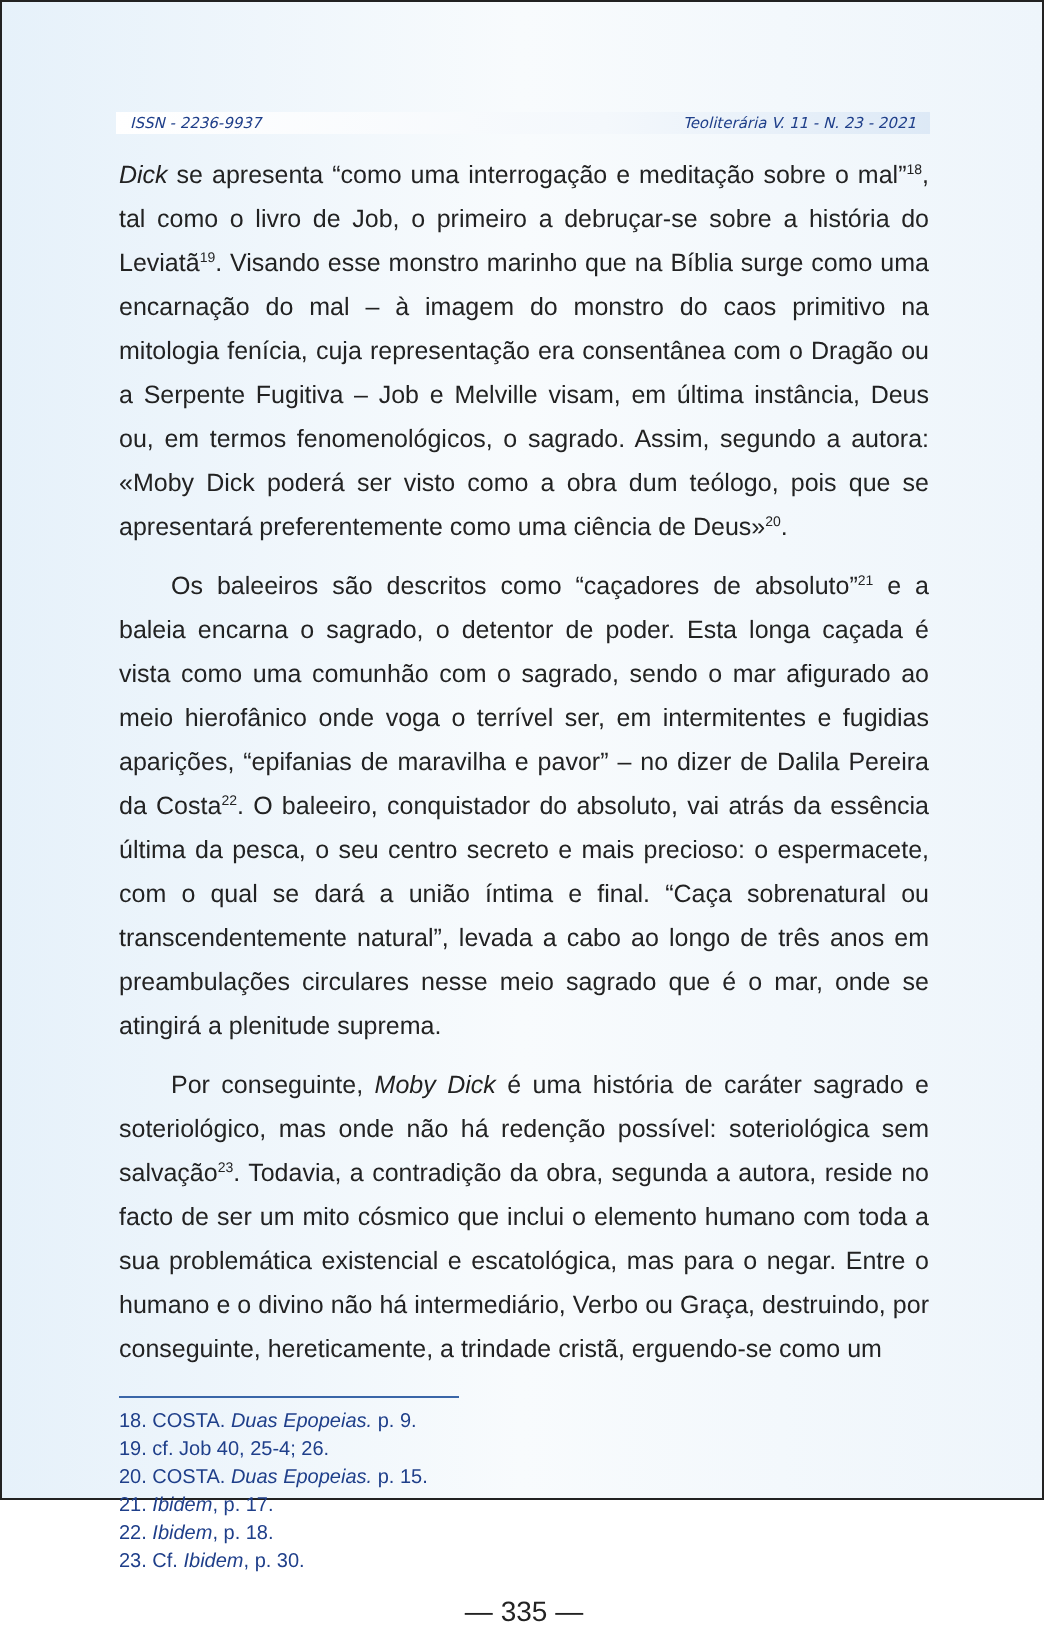ISSN - 2236-9937 Teoliterária V. 11 - N. 23 - 2021
Dick se apresenta “como uma interrogação e meditação sobre o mal”<sup>18</sup>, tal como o livro de Job, o primeiro a debruçar-se sobre a história do Leviatã<sup>19</sup>. Visando esse monstro marinho que na Bíblia surge como uma encarnação do mal – à imagem do monstro do caos primitivo na mitologia fenícia, cuja representação era consentânea com o Dragão ou a Serpente Fugitiva – Job e Melville visam, em última instância, Deus ou, em termos fenomenológicos, o sagrado. Assim, segundo a autora: «Moby Dick poderá ser visto como a obra dum teólogo, pois que se apresentará preferentemente como uma ciência de Deus»<sup>20</sup>.
Os baleeiros são descritos como “caçadores de absoluto”<sup>21</sup> e a baleia encarna o sagrado, o detentor de poder. Esta longa caçada é vista como uma comunhão com o sagrado, sendo o mar afigurado ao meio hierofânico onde voga o terrível ser, em intermitentes e fugidias aparições, “epifanias de maravilha e pavor” – no dizer de Dalila Pereira da Costa<sup>22</sup>. O baleeiro, conquistador do absoluto, vai atrás da essência última da pesca, o seu centro secreto e mais precioso: o espermacete, com o qual se dará a união íntima e final. “Caça sobrenatural ou transcendentemente natural”, levada a cabo ao longo de três anos em preambulações circulares nesse meio sagrado que é o mar, onde se atingirá a plenitude suprema.
Por conseguinte, Moby Dick é uma história de caráter sagrado e soteriológico, mas onde não há redenção possível: soteriológica sem salvação<sup>23</sup>. Todavia, a contradição da obra, segunda a autora, reside no facto de ser um mito cósmico que inclui o elemento humano com toda a sua problemática existencial e escatológica, mas para o negar. Entre o humano e o divino não há intermediário, Verbo ou Graça, destruindo, por conseguinte, hereticamente, a trindade cristã, erguendo-se como um
18. COSTA. Duas Epopeias. p. 9.
19. cf. Job 40, 25-4; 26.
20. COSTA. Duas Epopeias. p. 15.
21. Ibidem, p. 17.
22. Ibidem, p. 18.
23. Cf. Ibidem, p. 30.
— 335 —